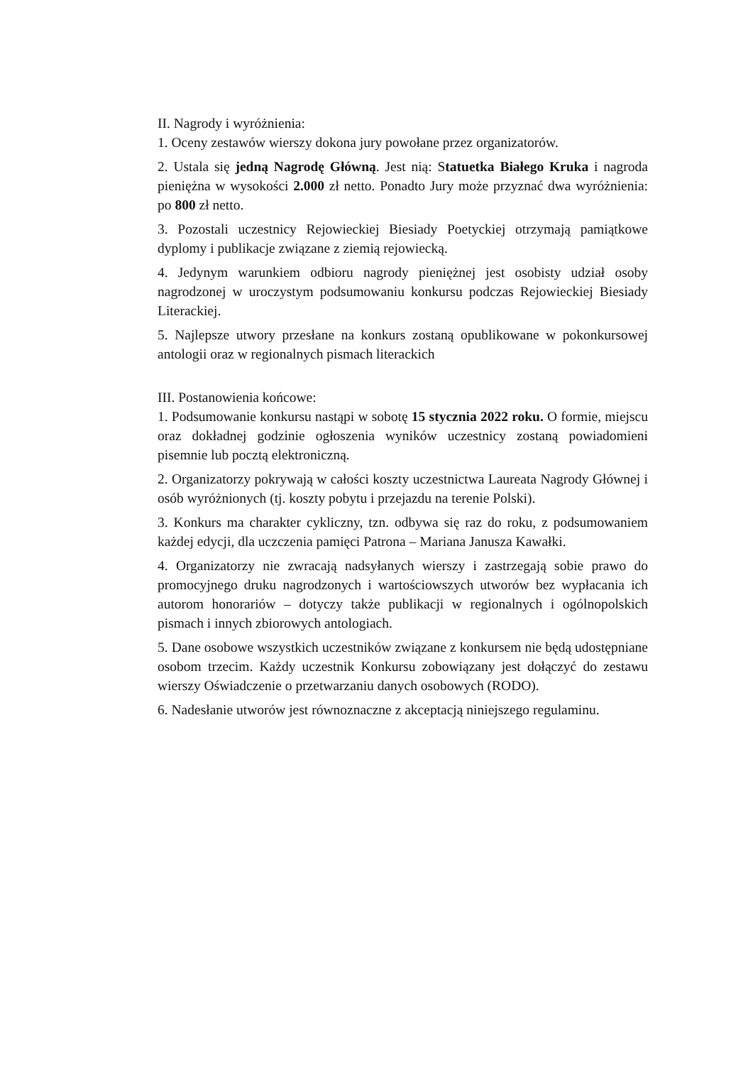II. Nagrody i wyróżnienia:
1. Oceny zestawów wierszy dokona jury powołane przez organizatorów.
2. Ustala się jedną Nagrodę Główną. Jest nią: Statuetka Białego Kruka i nagroda pieniężna w wysokości 2.000 zł netto. Ponadto Jury może przyznać dwa wyróżnienia: po 800 zł netto.
3. Pozostali uczestnicy Rejowieckiej Biesiady Poetyckiej otrzymają pamiątkowe dyplomy i publikacje związane z ziemią rejowiecką.
4. Jedynym warunkiem odbioru nagrody pieniężnej jest osobisty udział osoby nagrodzonej w uroczystym podsumowaniu konkursu podczas Rejowieckiej Biesiady Literackiej.
5. Najlepsze utwory przesłane na konkurs zostaną opublikowane w pokonkursowej antologii oraz w regionalnych pismach literackich
III. Postanowienia końcowe:
1. Podsumowanie konkursu nastąpi w sobotę 15 stycznia 2022 roku. O formie, miejscu oraz dokładnej godzinie ogłoszenia wyników uczestnicy zostaną powiadomieni pisemnie lub pocztą elektroniczną.
2. Organizatorzy pokrywają w całości koszty uczestnictwa Laureata Nagrody Głównej i osób wyróżnionych (tj. koszty pobytu i przejazdu na terenie Polski).
3. Konkurs ma charakter cykliczny, tzn. odbywa się raz do roku, z podsumowaniem każdej edycji, dla uczczenia pamięci Patrona – Mariana Janusza Kawałki.
4. Organizatorzy nie zwracają nadsyłanych wierszy i zastrzegają sobie prawo do promocyjnego druku nagrodzonych i wartościowszych utworów bez wypłacania ich autorom honorariów – dotyczy także publikacji w regionalnych i ogólnopolskich pismach i innych zbiorowych antologiach.
5. Dane osobowe wszystkich uczestników związane z konkursem nie będą udostępniane osobom trzecim. Każdy uczestnik Konkursu zobowiązany jest dołączyć do zestawu wierszy Oświadczenie o przetwarzaniu danych osobowych (RODO).
6. Nadesłanie utworów jest równoznaczne z akceptacją niniejszego regulaminu.